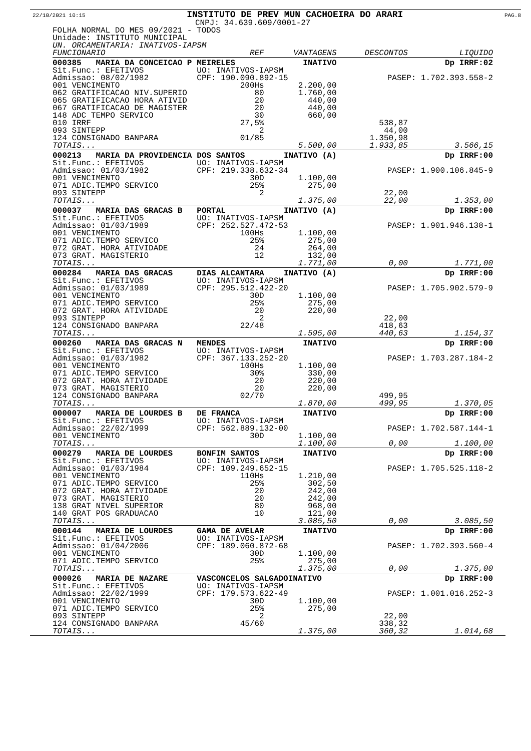22/10/2021 10:15 INSTITUTO DE PREV MUN CACHOEIRA DO ARARI PAG.8
CNPJ: 34.639.609/0001-27
FOLHA NORMAL DO MES 09/2021 - TODOS
Unidade: INSTITUTO MUNICIPAL
UN. ORCAMENTARIA: INATIVOS-IAPSM
| FUNCIONARIO | REF | VANTAGENS | DESCONTOS | LIQUIDO |
| 000385 MARIA DA CONCEICAO P | MEIRELES | INATIVO | | Dp IRRF:02 |
| Sit.Func.: EFETIVOS | UO: INATIVOS-IAPSM | | | |
| Admissao: 08/02/1982 | CPF: 190.090.892-15 | | PASEP: 1.702.393.558-2 | |
| 001 VENCIMENTO | 200Hs | 2.200,00 | | |
| 062 GRATIFICACAO NIV.SUPERIO | 80 | 1.760,00 | | |
| 065 GRATIFICACAO HORA ATIVID | 20 | 440,00 | | |
| 067 GRATIFICACAO DE MAGISTER | 20 | 440,00 | | |
| 148 ADC TEMPO SERVICO | 30 | 660,00 | | |
| 010 IRRF | 27,5% | | 538,87 | |
| 093 SINTEPP | 2 | | 44,00 | |
| 124 CONSIGNADO BANPARA | 01/85 | | 1.350,98 | |
| TOTAIS... | | 5.500,00 | 1.933,85 | 3.566,15 |
| 000213 MARIA DA PROVIDENCIA | DOS SANTOS | INATIVO (A) | | Dp IRRF:00 |
| Sit.Func.: EFETIVOS | UO: INATIVOS-IAPSM | | | |
| Admissao: 01/03/1982 | CPF: 219.338.632-34 | | PASEP: 1.900.106.845-9 | |
| 001 VENCIMENTO | 30D | 1.100,00 | | |
| 071 ADIC.TEMPO SERVICO | 25% | 275,00 | | |
| 093 SINTEPP | 2 | | 22,00 | |
| TOTAIS... | | 1.375,00 | 22,00 | 1.353,00 |
| 000037 MARIA DAS GRACAS B | PORTAL | INATIVO (A) | | Dp IRRF:00 |
| Sit.Func.: EFETIVOS | UO: INATIVOS-IAPSM | | | |
| Admissao: 01/03/1989 | CPF: 252.527.472-53 | | PASEP: 1.901.946.138-1 | |
| 001 VENCIMENTO | 100Hs | 1.100,00 | | |
| 071 ADIC.TEMPO SERVICO | 25% | 275,00 | | |
| 072 GRAT. HORA ATIVIDADE | 24 | 264,00 | | |
| 073 GRAT. MAGISTERIO | 12 | 132,00 | | |
| TOTAIS... | | 1.771,00 | 0,00 | 1.771,00 |
| 000284 MARIA DAS GRACAS | DIAS ALCANTARA | INATIVO (A) | | Dp IRRF:00 |
| Sit.Func.: EFETIVOS | UO: INATIVOS-IAPSM | | | |
| Admissao: 01/03/1989 | CPF: 295.512.422-20 | | PASEP: 1.705.902.579-9 | |
| 001 VENCIMENTO | 30D | 1.100,00 | | |
| 071 ADIC.TEMPO SERVICO | 25% | 275,00 | | |
| 072 GRAT. HORA ATIVIDADE | 20 | 220,00 | | |
| 093 SINTEPP | 2 | | 22,00 | |
| 124 CONSIGNADO BANPARA | 22/48 | | 418,63 | |
| TOTAIS... | | 1.595,00 | 440,63 | 1.154,37 |
| 000260 MARIA DAS GRACAS N | MENDES | INATIVO | | Dp IRRF:00 |
| Sit.Func.: EFETIVOS | UO: INATIVOS-IAPSM | | | |
| Admissao: 01/03/1982 | CPF: 367.133.252-20 | | PASEP: 1.703.287.184-2 | |
| 001 VENCIMENTO | 100Hs | 1.100,00 | | |
| 071 ADIC.TEMPO SERVICO | 30% | 330,00 | | |
| 072 GRAT. HORA ATIVIDADE | 20 | 220,00 | | |
| 073 GRAT. MAGISTERIO | 20 | 220,00 | | |
| 124 CONSIGNADO BANPARA | 02/70 | | 499,95 | |
| TOTAIS... | | 1.870,00 | 499,95 | 1.370,05 |
| 000007 MARIA DE LOURDES B | DE FRANCA | INATIVO | | Dp IRRF:00 |
| Sit.Func.: EFETIVOS | UO: INATIVOS-IAPSM | | | |
| Admissao: 22/02/1999 | CPF: 562.889.132-00 | | PASEP: 1.702.587.144-1 | |
| 001 VENCIMENTO | 30D | 1.100,00 | | |
| TOTAIS... | | 1.100,00 | 0,00 | 1.100,00 |
| 000279 MARIA DE LOURDES | BONFIM SANTOS | INATIVO | | Dp IRRF:00 |
| Sit.Func.: EFETIVOS | UO: INATIVOS-IAPSM | | | |
| Admissao: 01/03/1984 | CPF: 109.249.652-15 | | PASEP: 1.705.525.118-2 | |
| 001 VENCIMENTO | 110Hs | 1.210,00 | | |
| 071 ADIC.TEMPO SERVICO | 25% | 302,50 | | |
| 072 GRAT. HORA ATIVIDADE | 20 | 242,00 | | |
| 073 GRAT. MAGISTERIO | 20 | 242,00 | | |
| 138 GRAT NIVEL SUPERIOR | 80 | 968,00 | | |
| 140 GRAT POS GRADUACAO | 10 | 121,00 | | |
| TOTAIS... | | 3.085,50 | 0,00 | 3.085,50 |
| 000144 MARIA DE LOURDES | GAMA DE AVELAR | INATIVO | | Dp IRRF:00 |
| Sit.Func.: EFETIVOS | UO: INATIVOS-IAPSM | | | |
| Admissao: 01/04/2006 | CPF: 189.060.872-68 | | PASEP: 1.702.393.560-4 | |
| 001 VENCIMENTO | 30D | 1.100,00 | | |
| 071 ADIC.TEMPO SERVICO | 25% | 275,00 | | |
| TOTAIS... | | 1.375,00 | 0,00 | 1.375,00 |
| 000026 MARIA DE NAZARE | VASCONCELOS SALGADOINATIVO | | | Dp IRRF:00 |
| Sit.Func.: EFETIVOS | UO: INATIVOS-IAPSM | | | |
| Admissao: 22/02/1999 | CPF: 179.573.622-49 | | PASEP: 1.001.016.252-3 | |
| 001 VENCIMENTO | 30D | 1.100,00 | | |
| 071 ADIC.TEMPO SERVICO | 25% | 275,00 | | |
| 093 SINTEPP | 2 | | 22,00 | |
| 124 CONSIGNADO BANPARA | 45/60 | | 338,32 | |
| TOTAIS... | | 1.375,00 | 360,32 | 1.014,68 |